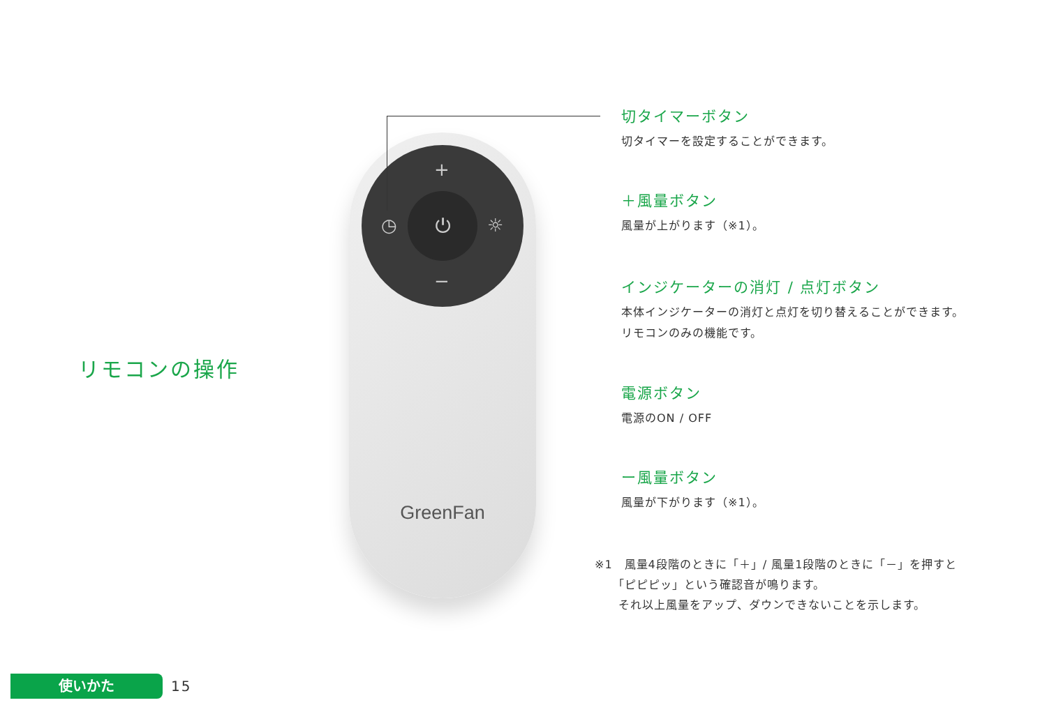リモコンの操作
+
◷ ☼
−
⏻
GreenFan
切タイマーボタン
切タイマーを設定することができます。
＋風量ボタン
風量が上がります（※1）。
インジケーターの消灯 / 点灯ボタン
本体インジケーターの消灯と点灯を切り替えることができます。
リモコンのみの機能です。
電源ボタン
電源のON / OFF
ー風量ボタン
風量が下がります（※1）。
※1　風量4段階のときに「＋」/ 風量1段階のときに「－」を押すと
　　「ピピピッ」という確認音が鳴ります。
　　それ以上風量をアップ、ダウンできないことを示します。
使いかた
15